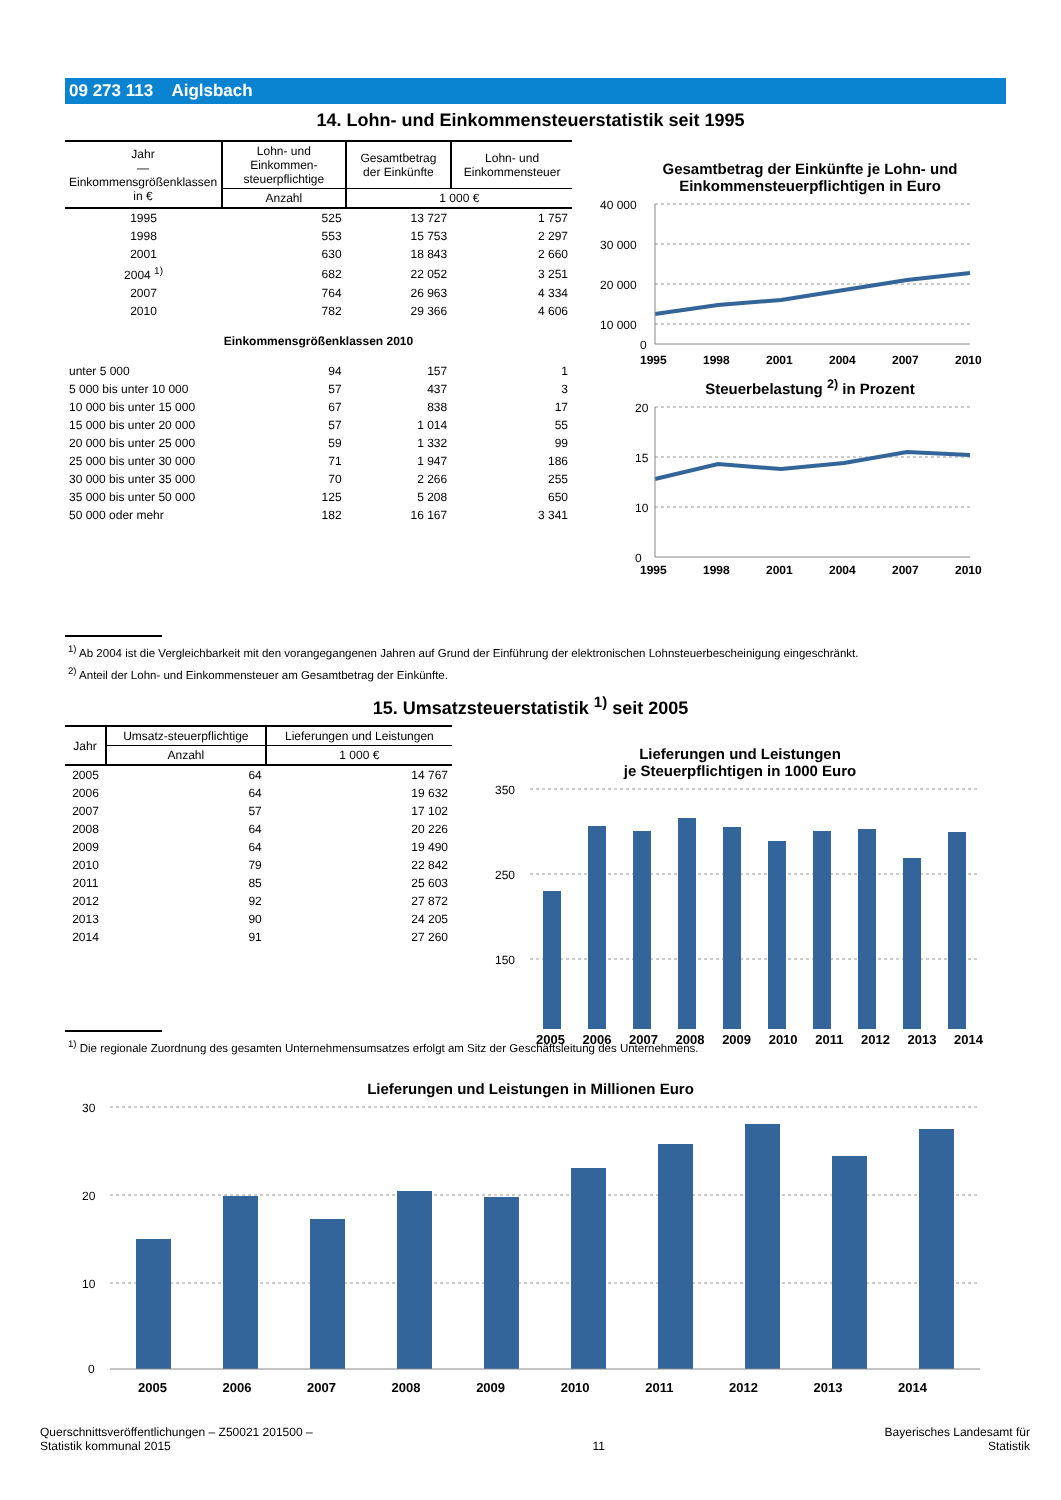09 273 113 Aiglsbach
14. Lohn- und Einkommensteuerstatistik seit 1995
| Jahr — Einkommensgrößenklassen in € | Lohn- und Einkommen-steuerpflichtige | Gesamtbetrag der Einkünfte | Lohn- und Einkommensteuer |
| --- | --- | --- | --- |
| | Anzahl | 1 000 € | |
| 1995 | 525 | 13 727 | 1 757 |
| 1998 | 553 | 15 753 | 2 297 |
| 2001 | 630 | 18 843 | 2 660 |
| 2004 <sup>1)</sup> | 682 | 22 052 | 3 251 |
| 2007 | 764 | 26 963 | 4 334 |
| 2010 | 782 | 29 366 | 4 606 |
| Einkommensgrößenklassen 2010 | | | |
| unter 5 000 | 94 | 157 | 1 |
| 5 000 bis unter 10 000 | 57 | 437 | 3 |
| 10 000 bis unter 15 000 | 67 | 838 | 17 |
| 15 000 bis unter 20 000 | 57 | 1 014 | 55 |
| 20 000 bis unter 25 000 | 59 | 1 332 | 99 |
| 25 000 bis unter 30 000 | 71 | 1 947 | 186 |
| 30 000 bis unter 35 000 | 70 | 2 266 | 255 |
| 35 000 bis unter 50 000 | 125 | 5 208 | 650 |
| 50 000 oder mehr | 182 | 16 167 | 3 341 |
Gesamtbetrag der Einkünfte je Lohn- und Einkommensteuerpflichtigen in Euro
40 000
30 000
20 000
10 000
0
1995
1998
2001
2004
2007
2010
Steuerbelastung <sup>2)</sup> in Prozent
20
15
10
0
1995
1998
2001
2004
2007
2010
<sup>1)</sup> Ab 2004 ist die Vergleichbarkeit mit den vorangegangenen Jahren auf Grund der Einführung der elektronischen Lohnsteuerbescheinigung eingeschränkt.
<sup>2)</sup> Anteil der Lohn- und Einkommensteuer am Gesamtbetrag der Einkünfte.
15. Umsatzsteuerstatistik <sup>1)</sup> seit 2005
| Jahr | Umsatz-steuerpflichtige | Lieferungen und Leistungen |
| --- | --- | --- |
| | Anzahl | 1 000 € |
| 2005 | 64 | 14 767 |
| 2006 | 64 | 19 632 |
| 2007 | 57 | 17 102 |
| 2008 | 64 | 20 226 |
| 2009 | 64 | 19 490 |
| 2010 | 79 | 22 842 |
| 2011 | 85 | 25 603 |
| 2012 | 92 | 27 872 |
| 2013 | 90 | 24 205 |
| 2014 | 91 | 27 260 |
Lieferungen und Leistungen
je Steuerpflichtigen in 1000 Euro
350
250
150
2005 2006 2007 2008 2009 2010 2011 2012 2013 2014
<sup>1)</sup> Die regionale Zuordnung des gesamten Unternehmensumsatzes erfolgt am Sitz der Geschäftsleitung des Unternehmens.
Lieferungen und Leistungen in Millionen Euro
30
20
10
0
2005 2006 2007 2008 2009 2010 2011 2012 2013 2014
Querschnittsveröffentlichungen – Z50021 201500 –
Statistik kommunal 2015
11
Bayerisches Landesamt für
Statistik